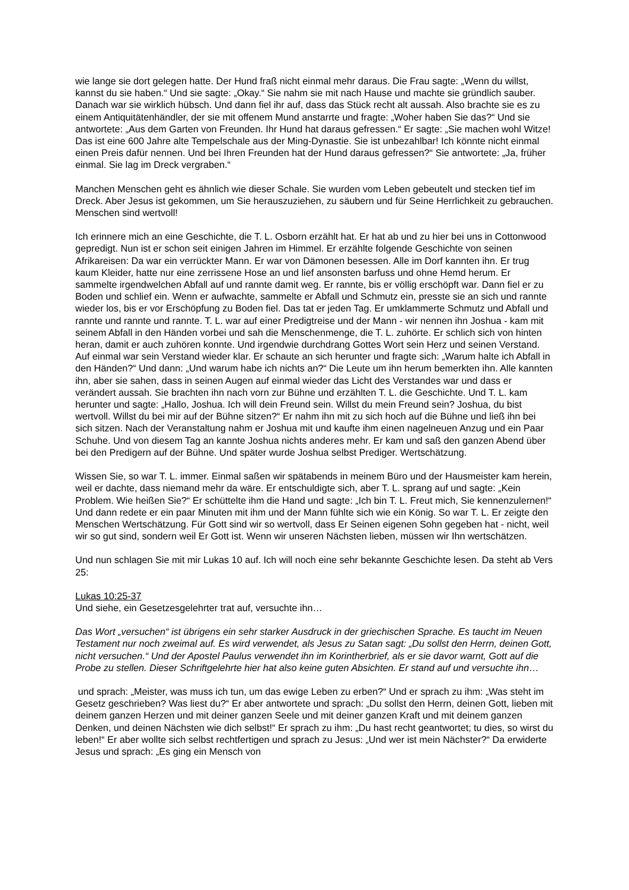wie lange sie dort gelegen hatte. Der Hund fraß nicht einmal mehr daraus. Die Frau sagte: „Wenn du willst, kannst du sie haben.“ Und sie sagte: „Okay.“ Sie nahm sie mit nach Hause und machte sie gründlich sauber. Danach war sie wirklich hübsch. Und dann fiel ihr auf, dass das Stück recht alt aussah. Also brachte sie es zu einem Antiquitätenhändler, der sie mit offenem Mund anstarrte und fragte: „Woher haben Sie das?“ Und sie antwortete: „Aus dem Garten von Freunden. Ihr Hund hat daraus gefressen.“ Er sagte: „Sie machen wohl Witze! Das ist eine 600 Jahre alte Tempelschale aus der Ming-Dynastie. Sie ist unbezahlbar! Ich könnte nicht einmal einen Preis dafür nennen. Und bei Ihren Freunden hat der Hund daraus gefressen?“ Sie antwortete: „Ja, früher einmal. Sie lag im Dreck vergraben.“
Manchen Menschen geht es ähnlich wie dieser Schale. Sie wurden vom Leben gebeutelt und stecken tief im Dreck. Aber Jesus ist gekommen, um Sie herauszuziehen, zu säubern und für Seine Herrlichkeit zu gebrauchen. Menschen sind wertvoll!
Ich erinnere mich an eine Geschichte, die T. L. Osborn erzählt hat. Er hat ab und zu hier bei uns in Cottonwood gepredigt. Nun ist er schon seit einigen Jahren im Himmel. Er erzählte folgende Geschichte von seinen Afrikareisen: Da war ein verrückter Mann. Er war von Dämonen besessen. Alle im Dorf kannten ihn. Er trug kaum Kleider, hatte nur eine zerrissene Hose an und lief ansonsten barfuss und ohne Hemd herum. Er sammelte irgendwelchen Abfall auf und rannte damit weg. Er rannte, bis er völlig erschöpft war. Dann fiel er zu Boden und schlief ein. Wenn er aufwachte, sammelte er Abfall und Schmutz ein, presste sie an sich und rannte wieder los, bis er vor Erschöpfung zu Boden fiel. Das tat er jeden Tag. Er umklammerte Schmutz und Abfall und rannte und rannte und rannte. T. L. war auf einer Predigtreise und der Mann - wir nennen ihn Joshua - kam mit seinem Abfall in den Händen vorbei und sah die Menschenmenge, die T. L. zuhörte. Er schlich sich von hinten heran, damit er auch zuhören konnte. Und irgendwie durchdrang Gottes Wort sein Herz und seinen Verstand. Auf einmal war sein Verstand wieder klar. Er schaute an sich herunter und fragte sich: „Warum halte ich Abfall in den Händen?“ Und dann: „Und warum habe ich nichts an?“ Die Leute um ihn herum bemerkten ihn. Alle kannten ihn, aber sie sahen, dass in seinen Augen auf einmal wieder das Licht des Verstandes war und dass er verändert aussah. Sie brachten ihn nach vorn zur Bühne und erzählten T. L. die Geschichte. Und T. L. kam herunter und sagte: „Hallo, Joshua. Ich will dein Freund sein. Willst du mein Freund sein? Joshua, du bist wertvoll. Willst du bei mir auf der Bühne sitzen?“ Er nahm ihn mit zu sich hoch auf die Bühne und ließ ihn bei sich sitzen. Nach der Veranstaltung nahm er Joshua mit und kaufte ihm einen nagelneuen Anzug und ein Paar Schuhe. Und von diesem Tag an kannte Joshua nichts anderes mehr. Er kam und saß den ganzen Abend über bei den Predigern auf der Bühne. Und später wurde Joshua selbst Prediger. Wertschätzung.
Wissen Sie, so war T. L. immer. Einmal saßen wir spätabends in meinem Büro und der Hausmeister kam herein, weil er dachte, dass niemand mehr da wäre. Er entschuldigte sich, aber T. L. sprang auf und sagte: „Kein Problem. Wie heißen Sie?“ Er schüttelte ihm die Hand und sagte: „Ich bin T. L. Freut mich, Sie kennenzulernen!“ Und dann redete er ein paar Minuten mit ihm und der Mann fühlte sich wie ein König. So war T. L. Er zeigte den Menschen Wertschätzung. Für Gott sind wir so wertvoll, dass Er Seinen eigenen Sohn gegeben hat - nicht, weil wir so gut sind, sondern weil Er Gott ist. Wenn wir unseren Nächsten lieben, müssen wir Ihn wertschätzen.
Und nun schlagen Sie mit mir Lukas 10 auf. Ich will noch eine sehr bekannte Geschichte lesen. Da steht ab Vers 25:
Lukas 10:25-37
Und siehe, ein Gesetzesgelehrter trat auf, versuchte ihn…
Das Wort „versuchen“ ist übrigens ein sehr starker Ausdruck in der griechischen Sprache. Es taucht im Neuen Testament nur noch zweimal auf. Es wird verwendet, als Jesus zu Satan sagt: „Du sollst den Herrn, deinen Gott, nicht versuchen.“ Und der Apostel Paulus verwendet ihn im Korintherbrief, als er sie davor warnt, Gott auf die Probe zu stellen. Dieser Schriftgelehrte hier hat also keine guten Absichten. Er stand auf und versuchte ihn…
und sprach: „Meister, was muss ich tun, um das ewige Leben zu erben?“ Und er sprach zu ihm: „Was steht im Gesetz geschrieben? Was liest du?“ Er aber antwortete und sprach: „Du sollst den Herrn, deinen Gott, lieben mit deinem ganzen Herzen und mit deiner ganzen Seele und mit deiner ganzen Kraft und mit deinem ganzen Denken, und deinen Nächsten wie dich selbst!“ Er sprach zu ihm: „Du hast recht geantwortet; tu dies, so wirst du leben!“ Er aber wollte sich selbst rechtfertigen und sprach zu Jesus: „Und wer ist mein Nächster?“ Da erwiderte Jesus und sprach: „Es ging ein Mensch von